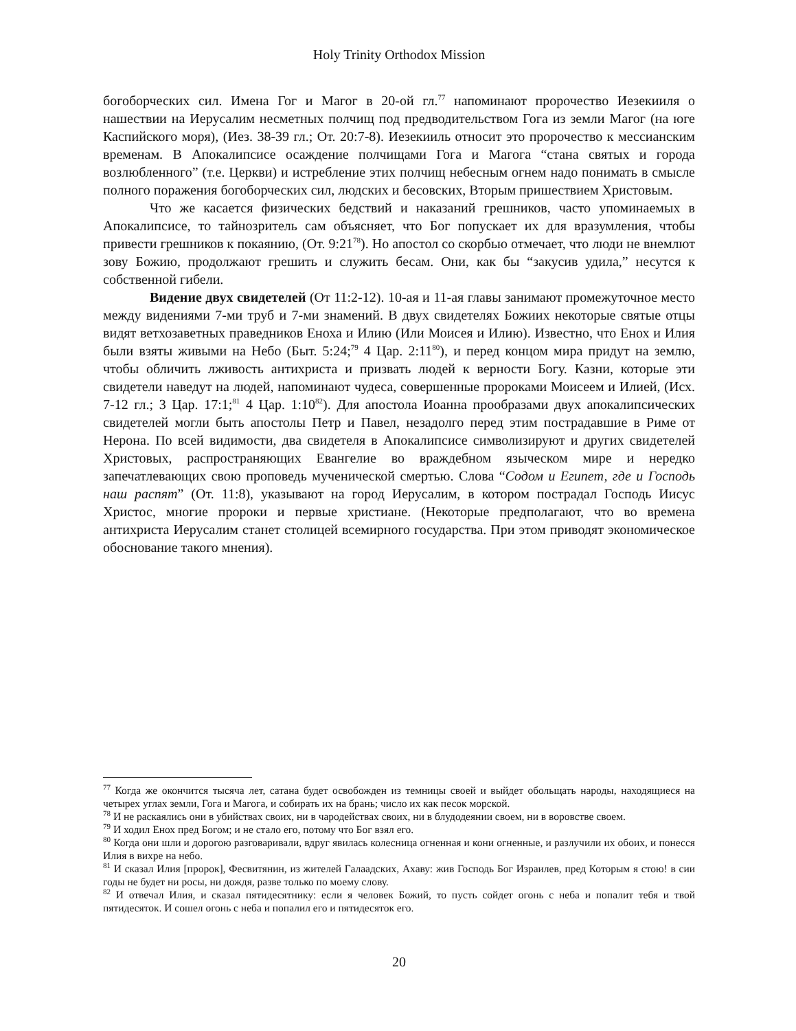Holy Trinity Orthodox Mission
богоборческих сил. Имена Гог и Магог в 20-ой гл.<sup>77</sup> напоминают пророчество Иезекииля о нашествии на Иерусалим несметных полчищ под предводительством Гога из земли Магог (на юге Каспийского моря), (Иез. 38-39 гл.; От. 20:7-8). Иезекииль относит это пророчество к мессианским временам. В Апокалипсисе осаждение полчищами Гога и Магога “стана святых и города возлюбленного” (т.е. Церкви) и истребление этих полчищ небесным огнем надо понимать в смысле полного поражения богоборческих сил, людских и бесовских, Вторым пришествием Христовым.
Что же касается физических бедствий и наказаний грешников, часто упоминаемых в Апокалипсисе, то тайнозритель сам объясняет, что Бог попускает их для вразумления, чтобы привести грешников к покаянию, (От. 9:21<sup>78</sup>). Но апостол со скорбью отмечает, что люди не внемлют зову Божию, продолжают грешить и служить бесам. Они, как бы “закусив удила,” несутся к собственной гибели.
Видение двух свидетелей (От 11:2-12). 10-ая и 11-ая главы занимают промежуточное место между видениями 7-ми труб и 7-ми знамений. В двух свидетелях Божиих некоторые святые отцы видят ветхозаветных праведников Еноха и Илию (Или Моисея и Илию). Известно, что Енох и Илия были взяты живыми на Небо (Быт. 5:24;<sup>79</sup> 4 Цар. 2:11<sup>80</sup>), и перед концом мира придут на землю, чтобы обличить лживость антихриста и призвать людей к верности Богу. Казни, которые эти свидетели наведут на людей, напоминают чудеса, совершенные пророками Моисеем и Илией, (Исх. 7-12 гл.; 3 Цар. 17:1;<sup>81</sup> 4 Цар. 1:10<sup>82</sup>). Для апостола Иоанна прообразами двух апокалипсических свидетелей могли быть апостолы Петр и Павел, незадолго перед этим пострадавшие в Риме от Нерона. По всей видимости, два свидетеля в Апокалипсисе символизируют и других свидетелей Христовых, распространяющих Евангелие во враждебном языческом мире и нередко запечатлевающих свою проповедь мученической смертью. Слова “Содом и Египет, где и Господь наш распят” (От. 11:8), указывают на город Иерусалим, в котором пострадал Господь Иисус Христос, многие пророки и первые христиане. (Некоторые предполагают, что во времена антихриста Иерусалим станет столицей всемирного государства. При этом приводят экономическое обоснование такого мнения).
<sup>77</sup> Когда же окончится тысяча лет, сатана будет освобожден из темницы своей и выйдет обольщать народы, находящиеся на четырех углах земли, Гога и Магога, и собирать их на брань; число их как песок морской.
<sup>78</sup> И не раскаялись они в убийствах своих, ни в чародействах своих, ни в блудодеянии своем, ни в воровстве своем.
<sup>79</sup> И ходил Енох пред Богом; и не стало его, потому что Бог взял его.
<sup>80</sup> Когда они шли и дорогою разговаривали, вдруг явилась колесница огненная и кони огненные, и разлучили их обоих, и понесся Илия в вихре на небо.
<sup>81</sup> И сказал Илия [пророк], Фесвитянин, из жителей Галаадских, Ахаву: жив Господь Бог Израилев, пред Которым я стою! в сии годы не будет ни росы, ни дождя, разве только по моему слову.
<sup>82</sup> И отвечал Илия, и сказал пятидесятнику: если я человек Божий, то пусть сойдет огонь с неба и попалит тебя и твой пятидесяток. И сошел огонь с неба и попалил его и пятидесяток его.
20